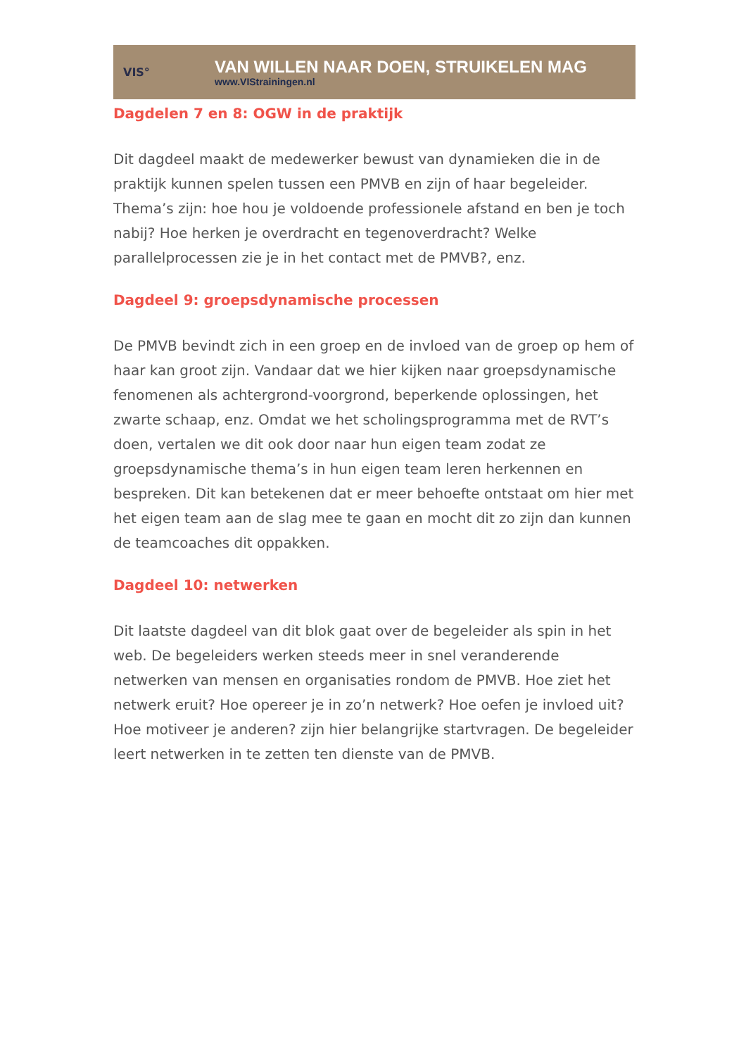VIS°
VAN WILLEN NAAR DOEN, STRUIKELEN MAG
www.VIStrainingen.nl
Dagdelen 7 en 8: OGW in de praktijk
Dit dagdeel maakt de medewerker bewust van dynamieken die in de praktijk kunnen spelen tussen een PMVB en zijn of haar begeleider. Thema’s zijn: hoe hou je voldoende professionele afstand en ben je toch nabij? Hoe herken je overdracht en tegenoverdracht? Welke parallelprocessen zie je in het contact met de PMVB?, enz.
Dagdeel 9: groepsdynamische processen
De PMVB bevindt zich in een groep en de invloed van de groep op hem of haar kan groot zijn. Vandaar dat we hier kijken naar groepsdynamische fenomenen als achtergrond-voorgrond, beperkende oplossingen, het zwarte schaap, enz. Omdat we het scholingsprogramma met de RVT’s doen, vertalen we dit ook door naar hun eigen team zodat ze groepsdynamische thema’s in hun eigen team leren herkennen en bespreken. Dit kan betekenen dat er meer behoefte ontstaat om hier met het eigen team aan de slag mee te gaan en mocht dit zo zijn dan kunnen de teamcoaches dit oppakken.
Dagdeel 10: netwerken
Dit laatste dagdeel van dit blok gaat over de begeleider als spin in het web. De begeleiders werken steeds meer in snel veranderende netwerken van mensen en organisaties rondom de PMVB. Hoe ziet het netwerk eruit? Hoe opereer je in zo’n netwerk? Hoe oefen je invloed uit? Hoe motiveer je anderen? zijn hier belangrijke startvragen. De begeleider leert netwerken in te zetten ten dienste van de PMVB.